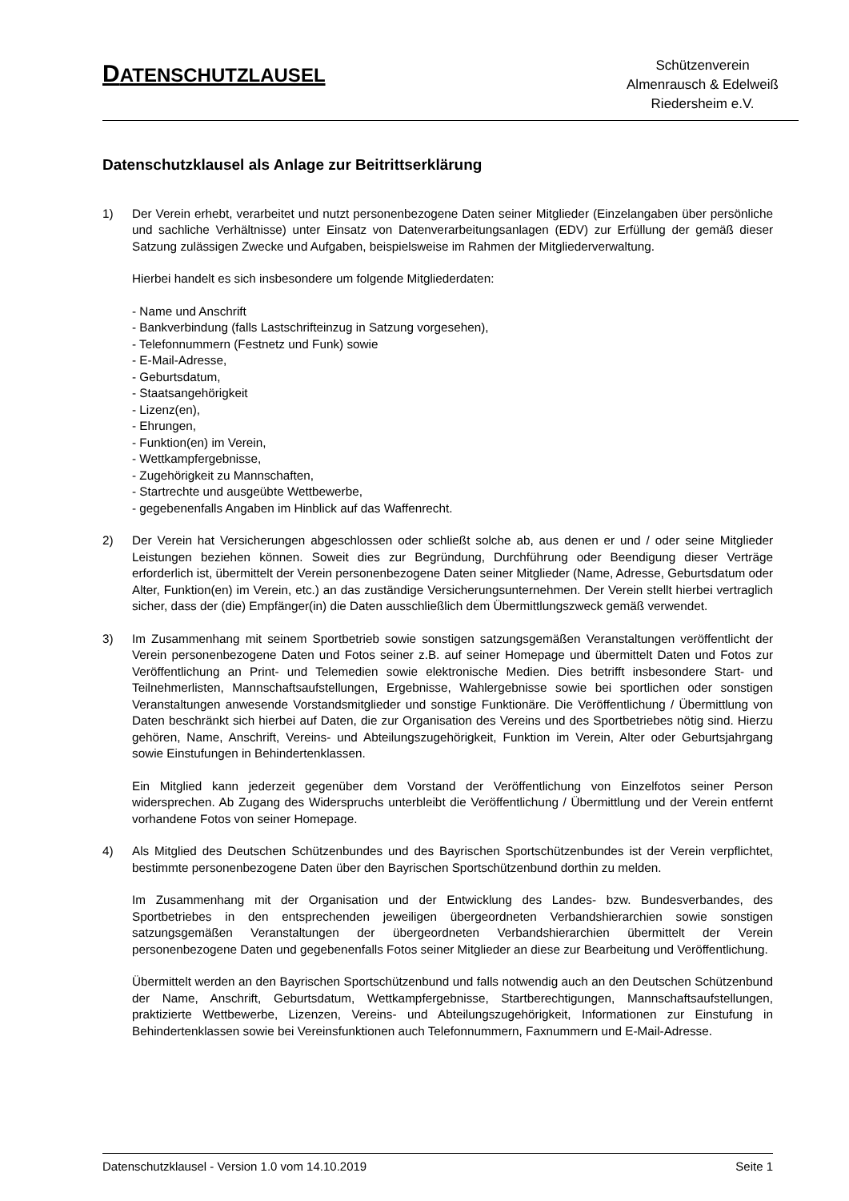DATENSCHUTZLAUSEL
Schützenverein
Almenrausch & Edelweiß
Riedersheim e.V.
Datenschutzklausel als Anlage zur Beitrittserklärung
1) Der Verein erhebt, verarbeitet und nutzt personenbezogene Daten seiner Mitglieder (Einzelangaben über persönliche und sachliche Verhältnisse) unter Einsatz von Datenverarbeitungsanlagen (EDV) zur Erfüllung der gemäß dieser Satzung zulässigen Zwecke und Aufgaben, beispielsweise im Rahmen der Mitgliederverwaltung.
Hierbei handelt es sich insbesondere um folgende Mitgliederdaten:
- Name und Anschrift
- Bankverbindung (falls Lastschrifteinzug in Satzung vorgesehen),
- Telefonnummern (Festnetz und Funk) sowie
- E-Mail-Adresse,
- Geburtsdatum,
- Staatsangehörigkeit
- Lizenz(en),
- Ehrungen,
- Funktion(en) im Verein,
- Wettkampfergebnisse,
- Zugehörigkeit zu Mannschaften,
- Startrechte und ausgeübte Wettbewerbe,
- gegebenenfalls Angaben im Hinblick auf das Waffenrecht.
2) Der Verein hat Versicherungen abgeschlossen oder schließt solche ab, aus denen er und / oder seine Mitglieder Leistungen beziehen können. Soweit dies zur Begründung, Durchführung oder Beendigung dieser Verträge erforderlich ist, übermittelt der Verein personenbezogene Daten seiner Mitglieder (Name, Adresse, Geburtsdatum oder Alter, Funktion(en) im Verein, etc.) an das zuständige Versicherungsunternehmen. Der Verein stellt hierbei vertraglich sicher, dass der (die) Empfänger(in) die Daten ausschließlich dem Übermittlungszweck gemäß verwendet.
3) Im Zusammenhang mit seinem Sportbetrieb sowie sonstigen satzungsgemäßen Veranstaltungen veröffentlicht der Verein personenbezogene Daten und Fotos seiner z.B. auf seiner Homepage und übermittelt Daten und Fotos zur Veröffentlichung an Print- und Telemedien sowie elektronische Medien. Dies betrifft insbesondere Start- und Teilnehmerlisten, Mannschaftsaufstellungen, Ergebnisse, Wahlergebnisse sowie bei sportlichen oder sonstigen Veranstaltungen anwesende Vorstandsmitglieder und sonstige Funktionäre. Die Veröffentlichung / Übermittlung von Daten beschränkt sich hierbei auf Daten, die zur Organisation des Vereins und des Sportbetriebes nötig sind. Hierzu gehören, Name, Anschrift, Vereins- und Abteilungszugehörigkeit, Funktion im Verein, Alter oder Geburtsjahrgang sowie Einstufungen in Behindertenklassen.
Ein Mitglied kann jederzeit gegenüber dem Vorstand der Veröffentlichung von Einzelfotos seiner Person widersprechen. Ab Zugang des Widerspruchs unterbleibt die Veröffentlichung / Übermittlung und der Verein entfernt vorhandene Fotos von seiner Homepage.
4) Als Mitglied des Deutschen Schützenbundes und des Bayrischen Sportschützenbundes ist der Verein verpflichtet, bestimmte personenbezogene Daten über den Bayrischen Sportschützenbund dorthin zu melden.
Im Zusammenhang mit der Organisation und der Entwicklung des Landes- bzw. Bundesverbandes, des Sportbetriebes in den entsprechenden jeweiligen übergeordneten Verbandshierarchien sowie sonstigen satzungsgemäßen Veranstaltungen der übergeordneten Verbandshierarchien übermittelt der Verein personenbezogene Daten und gegebenenfalls Fotos seiner Mitglieder an diese zur Bearbeitung und Veröffentlichung.
Übermittelt werden an den Bayrischen Sportschützenbund und falls notwendig auch an den Deutschen Schützenbund der Name, Anschrift, Geburtsdatum, Wettkampfergebnisse, Startberechtigungen, Mannschaftsaufstellungen, praktizierte Wettbewerbe, Lizenzen, Vereins- und Abteilungszugehörigkeit, Informationen zur Einstufung in Behindertenklassen sowie bei Vereinsfunktionen auch Telefonnummern, Faxnummern und E-Mail-Adresse.
Datenschutzklausel - Version 1.0 vom 14.10.2019 Seite 1